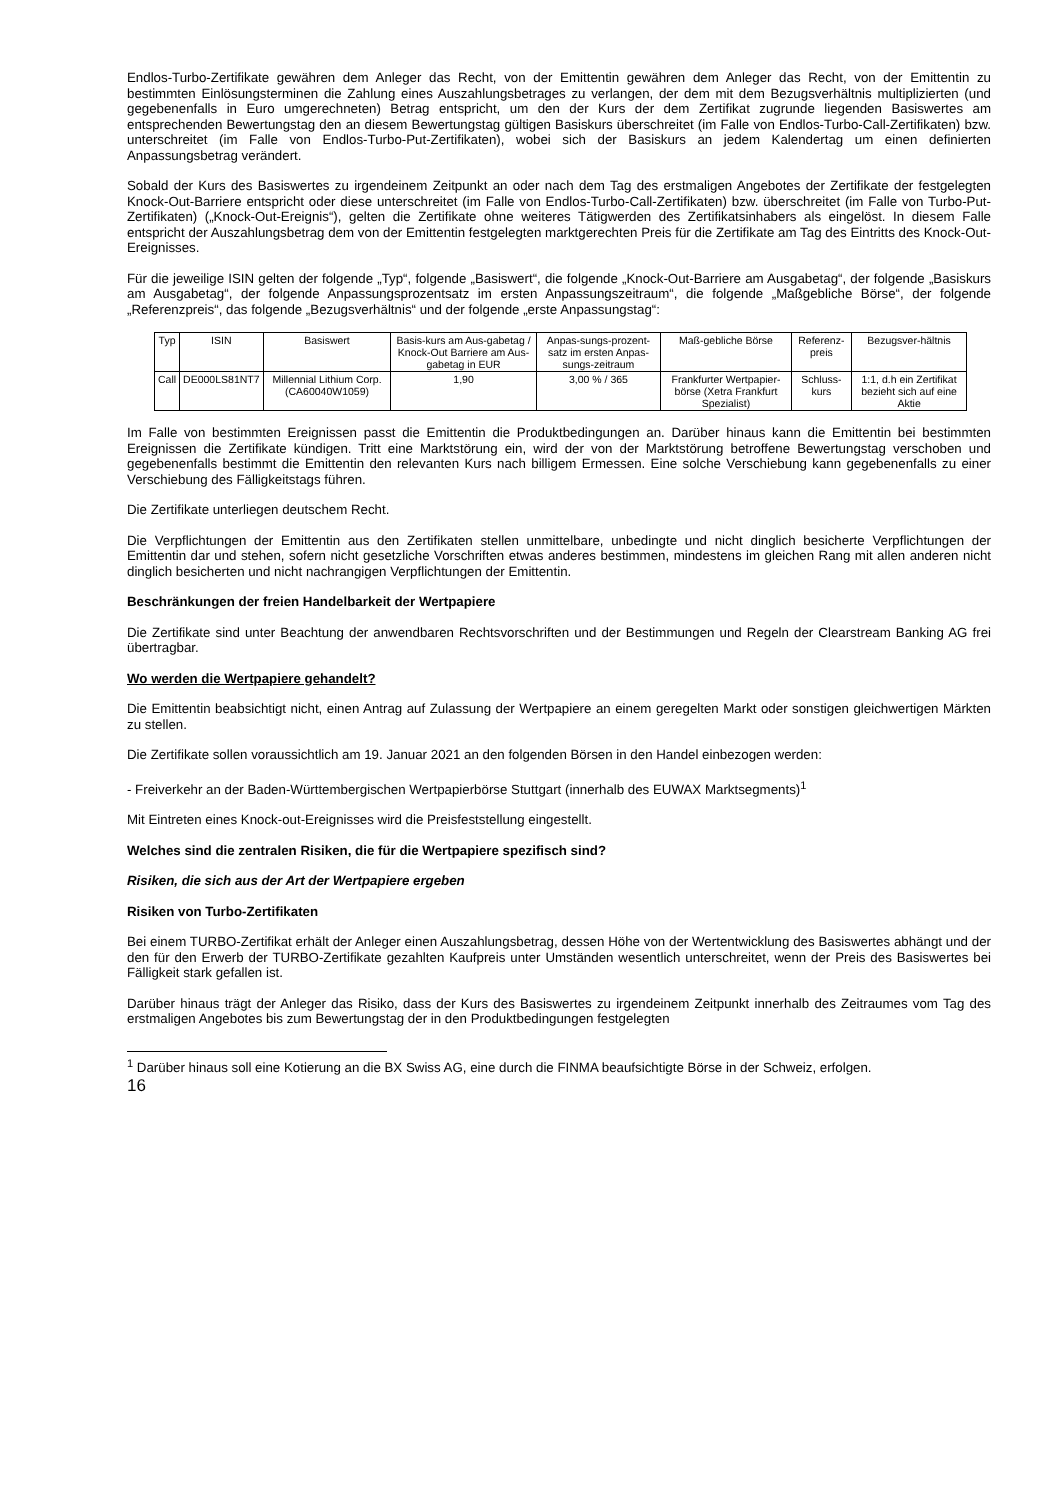Endlos-Turbo-Zertifikate gewähren dem Anleger das Recht, von der Emittentin gewähren dem Anleger das Recht, von der Emittentin zu bestimmten Einlösungsterminen die Zahlung eines Auszahlungsbetrages zu verlangen, der dem mit dem Bezugsverhältnis multiplizierten (und gegebenenfalls in Euro umgerechneten) Betrag entspricht, um den der Kurs der dem Zertifikat zugrunde liegenden Basiswertes am entsprechenden Bewertungstag den an diesem Bewertungstag gültigen Basiskurs überschreitet (im Falle von Endlos-Turbo-Call-Zertifikaten) bzw. unterschreitet (im Falle von Endlos-Turbo-Put-Zertifikaten), wobei sich der Basiskurs an jedem Kalendertag um einen definierten Anpassungsbetrag verändert.
Sobald der Kurs des Basiswertes zu irgendeinem Zeitpunkt an oder nach dem Tag des erstmaligen Angebotes der Zertifikate der festgelegten Knock-Out-Barriere entspricht oder diese unterschreitet (im Falle von Endlos-Turbo-Call-Zertifikaten) bzw. überschreitet (im Falle von Turbo-Put-Zertifikaten) („Knock-Out-Ereignis“), gelten die Zertifikate ohne weiteres Tätigwerden des Zertifikatsinhabers als eingelöst. In diesem Falle entspricht der Auszahlungsbetrag dem von der Emittentin festgelegten marktgerechten Preis für die Zertifikate am Tag des Eintritts des Knock-Out-Ereignisses.
Für die jeweilige ISIN gelten der folgende „Typ“, folgende „Basiswert“, die folgende „Knock-Out-Barriere am Ausgabetag“, der folgende „Basiskurs am Ausgabetag“, der folgende Anpassungsprozentsatz im ersten Anpassungszeitraum“, die folgende „Maßgebliche Börse“, der folgende „Referenzpreis“, das folgende „Bezugsverhältnis“ und der folgende „erste Anpassungstag“:
| Typ | ISIN | Basiswert | Basis-kurs am Aus-gabetag / Knock-Out Barriere am Aus-gabetag in EUR | Anpas-sungs-prozent-satz im ersten Anpas-sungs-zeitraum | Maß-gebliche Börse | Referenz-preis | Bezugsver-hältnis |
| --- | --- | --- | --- | --- | --- | --- | --- |
| Call | DE000LS81NT7 | Millennial Lithium Corp. (CA60040W1059) | 1,90 | 3,00 % / 365 | Frankfurter Wertpapier-börse (Xetra Frankfurt Spezialist) | Schluss-kurs | 1:1, d.h ein Zertifikat bezieht sich auf eine Aktie |
Im Falle von bestimmten Ereignissen passt die Emittentin die Produktbedingungen an. Darüber hinaus kann die Emittentin bei bestimmten Ereignissen die Zertifikate kündigen. Tritt eine Marktstörung ein, wird der von der Marktstörung betroffene Bewertungstag verschoben und gegebenenfalls bestimmt die Emittentin den relevanten Kurs nach billigem Ermessen. Eine solche Verschiebung kann gegebenenfalls zu einer Verschiebung des Fälligkeitstags führen.
Die Zertifikate unterliegen deutschem Recht.
Die Verpflichtungen der Emittentin aus den Zertifikaten stellen unmittelbare, unbedingte und nicht dinglich besicherte Verpflichtungen der Emittentin dar und stehen, sofern nicht gesetzliche Vorschriften etwas anderes bestimmen, mindestens im gleichen Rang mit allen anderen nicht dinglich besicherten und nicht nachrangigen Verpflichtungen der Emittentin.
Beschränkungen der freien Handelbarkeit der Wertpapiere
Die Zertifikate sind unter Beachtung der anwendbaren Rechtsvorschriften und der Bestimmungen und Regeln der Clearstream Banking AG frei übertragbar.
Wo werden die Wertpapiere gehandelt?
Die Emittentin beabsichtigt nicht, einen Antrag auf Zulassung der Wertpapiere an einem geregelten Markt oder sonstigen gleichwertigen Märkten zu stellen.
Die Zertifikate sollen voraussichtlich am 19. Januar 2021 an den folgenden Börsen in den Handel einbezogen werden:
- Freiverkehr an der Baden-Württembergischen Wertpapierbörse Stuttgart (innerhalb des EUWAX Marktsegments)<sup>1</sup>
Mit Eintreten eines Knock-out-Ereignisses wird die Preisfeststellung eingestellt.
Welches sind die zentralen Risiken, die für die Wertpapiere spezifisch sind?
Risiken, die sich aus der Art der Wertpapiere ergeben
Risiken von Turbo-Zertifikaten
Bei einem TURBO-Zertifikat erhält der Anleger einen Auszahlungsbetrag, dessen Höhe von der Wertentwicklung des Basiswertes abhängt und der den für den Erwerb der TURBO-Zertifikate gezahlten Kaufpreis unter Umständen wesentlich unterschreitet, wenn der Preis des Basiswertes bei Fälligkeit stark gefallen ist.
Darüber hinaus trägt der Anleger das Risiko, dass der Kurs des Basiswertes zu irgendeinem Zeitpunkt innerhalb des Zeitraumes vom Tag des erstmaligen Angebotes bis zum Bewertungstag der in den Produktbedingungen festgelegten
<sup>1</sup> Darüber hinaus soll eine Kotierung an die BX Swiss AG, eine durch die FINMA beaufsichtigte Börse in der Schweiz, erfolgen.
16